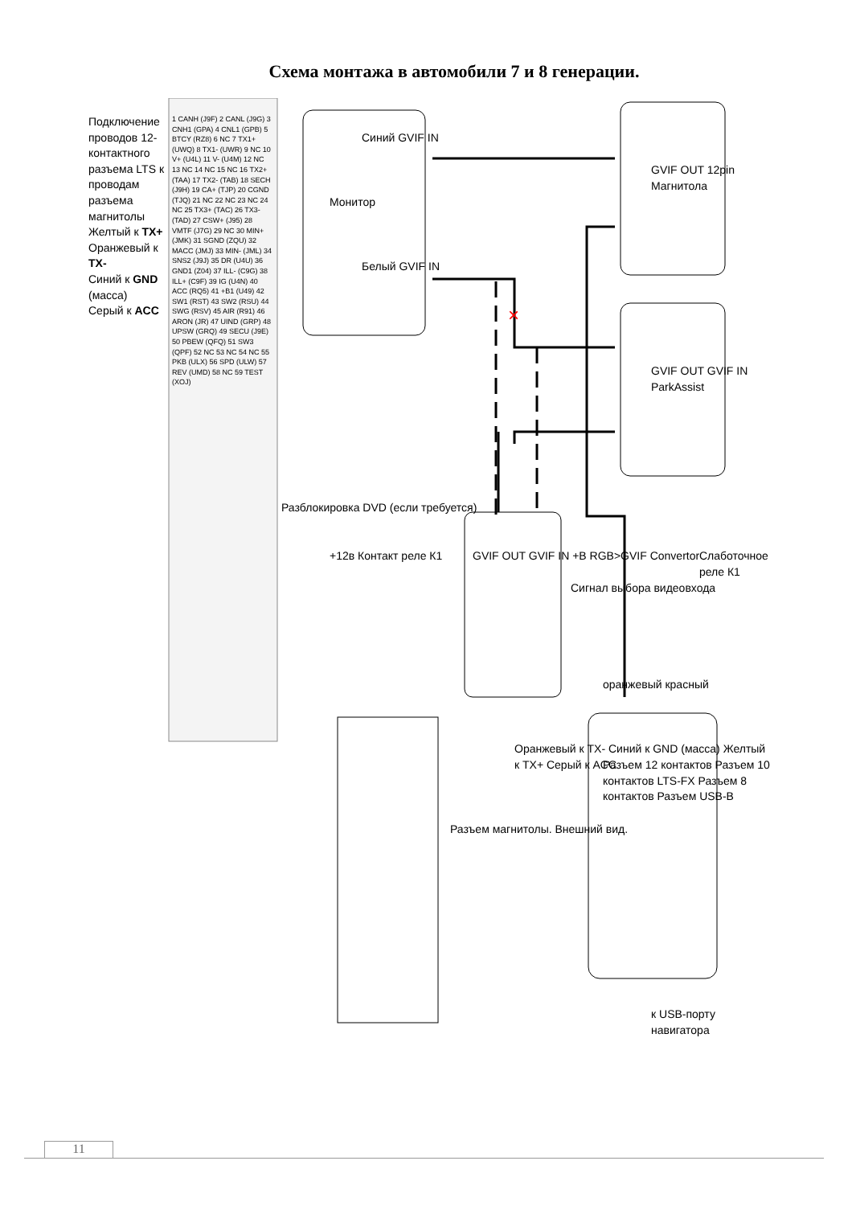Схема монтажа в автомобили 7 и 8 генерации.
×
Монитор
Синий GVIF IN
Белый GVIF IN
GVIF OUT 12pin Магнитола
GVIF OUT GVIF IN ParkAssist
GVIF OUT GVIF IN +B RGB>GVIF Convertor
+12в Контакт реле К1
Сигнал выбора видеовхода
Слаботочное реле К1
оранжевый красный
Разъем 12 контактов Разъем 10 контактов LTS-FX Разъем 8 контактов Разъем USB-B
Оранжевый к TX- Синий к GND (масса) Желтый к TX+ Серый к ACC
к USB-порту навигатора
Подключение проводов 12-контактного разъема LTS к проводам разъема магнитолы
Желтый к TX+
Оранжевый к TX-
Синий к GND (масса)
Серый к ACC
1 CANH (J9F) 2 CANL (J9G) 3 CNH1 (GPA) 4 CNL1 (GPB) 5 BTCY (RZ8) 6 NC 7 TX1+ (UWQ) 8 TX1- (UWR) 9 NC 10 V+ (U4L) 11 V- (U4M) 12 NC 13 NC 14 NC 15 NC 16 TX2+ (TAA) 17 TX2- (TAB) 18 SECH (J9H) 19 CA+ (TJP) 20 CGND (TJQ) 21 NC 22 NC 23 NC 24 NC 25 TX3+ (TAC) 26 TX3- (TAD) 27 CSW+ (J95) 28 VMTF (J7G) 29 NC 30 MIN+ (JMK) 31 SGND (ZQU) 32 MACC (JMJ) 33 MIN- (JML) 34 SNS2 (J9J) 35 DR (U4U) 36 GND1 (Z04) 37 ILL- (C9G) 38 ILL+ (C9F) 39 IG (U4N) 40 ACC (RQ5) 41 +B1 (U49) 42 SW1 (RST) 43 SW2 (RSU) 44 SWG (RSV) 45 AIR (R91) 46 ARON (JR) 47 UIND (GRP) 48 UPSW (GRQ) 49 SECU (J9E) 50 PBEW (QFQ) 51 SW3 (QPF) 52 NC 53 NC 54 NC 55 PKB (ULX) 56 SPD (ULW) 57 REV (UMD) 58 NC 59 TEST (XOJ)
Разблокировка DVD (если требуется)
Разъем магнитолы. Внешний вид.
11